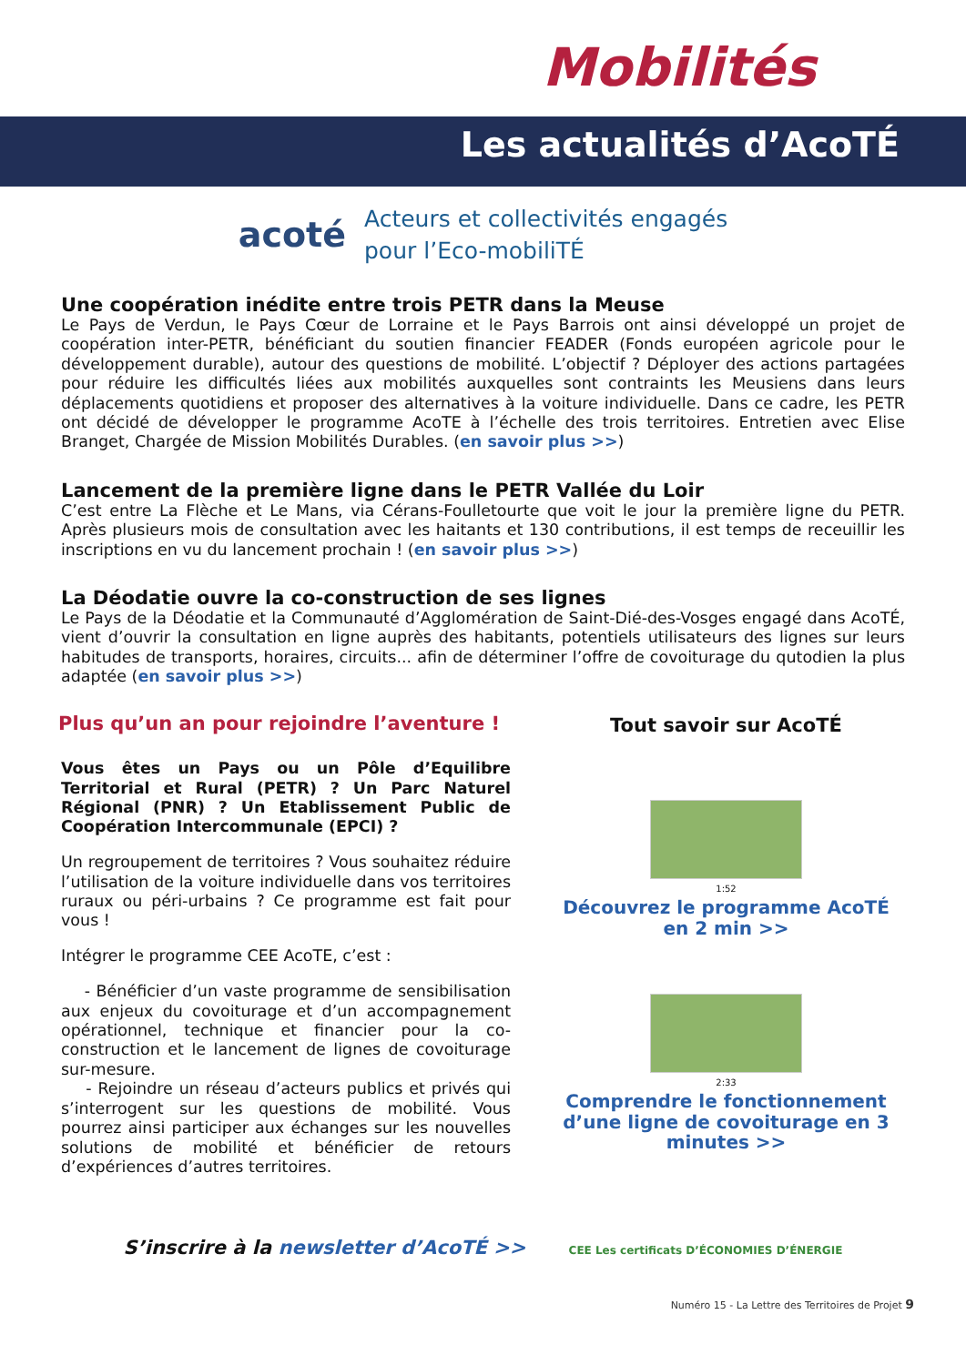Mobilités
Les actualités d’AcoTÉ
acoté
Acteurs et collectivités engagés
pour l’Eco-mobiliTÉ
Une coopération inédite entre trois PETR dans la Meuse
Le Pays de Verdun, le Pays Cœur de Lorraine et le Pays Barrois ont ainsi développé un projet de coopération inter-PETR, bénéficiant du soutien financier FEADER (Fonds européen agricole pour le développement durable), autour des questions de mobilité. L’objectif ? Déployer des actions partagées pour réduire les difficultés liées aux mobilités auxquelles sont contraints les Meusiens dans leurs déplacements quotidiens et proposer des alternatives à la voiture individuelle. Dans ce cadre, les PETR ont décidé de développer le programme AcoTE à l’échelle des trois territoires. Entretien avec Elise Branget, Chargée de Mission Mobilités Durables. (en savoir plus >>)
Lancement de la première ligne dans le PETR Vallée du Loir
C’est entre La Flèche et Le Mans, via Cérans-Foulletourte que voit le jour la première ligne du PETR. Après plusieurs mois de consultation avec les haitants et 130 contributions, il est temps de receuillir les inscriptions en vu du lancement prochain ! (en savoir plus >>)
La Déodatie ouvre la co-construction de ses lignes
Le Pays de la Déodatie et la Communauté d’Agglomération de Saint-Dié-des-Vosges engagé dans AcoTÉ, vient d’ouvrir la consultation en ligne auprès des habitants, potentiels utilisateurs des lignes sur leurs habitudes de transports, horaires, circuits... afin de déterminer l’offre de covoiturage du qutodien la plus adaptée (en savoir plus >>)
Plus qu’un an pour rejoindre l’aventure !
Vous êtes un Pays ou un Pôle d’Equilibre Territorial et Rural (PETR) ? Un Parc Naturel Régional (PNR) ? Un Etablissement Public de Coopération Intercommunale (EPCI) ?
Un regroupement de territoires ? Vous souhaitez réduire l’utilisation de la voiture individuelle dans vos territoires ruraux ou péri-urbains ? Ce programme est fait pour vous !
Intégrer le programme CEE AcoTE, c’est :
- Bénéficier d’un vaste programme de sensibilisation aux enjeux du covoiturage et d’un accompagnement opérationnel, technique et financier pour la co-construction et le lancement de lignes de covoiturage sur-mesure.
- Rejoindre un réseau d’acteurs publics et privés qui s’interrogent sur les questions de mobilité. Vous pourrez ainsi participer aux échanges sur les nouvelles solutions de mobilité et bénéficier de retours d’expériences d’autres territoires.
Tout savoir sur AcoTÉ
1:52
Découvrez le programme AcoTÉ en 2 min >>
2:33
Comprendre le fonctionnement d’une ligne de covoiturage en 3 minutes >>
S’inscrire à la newsletter d’AcoTÉ >> CEE Les certificats D’ÉCONOMIES D’ÉNERGIE
Numéro 15 - La Lettre des Territoires de Projet 9